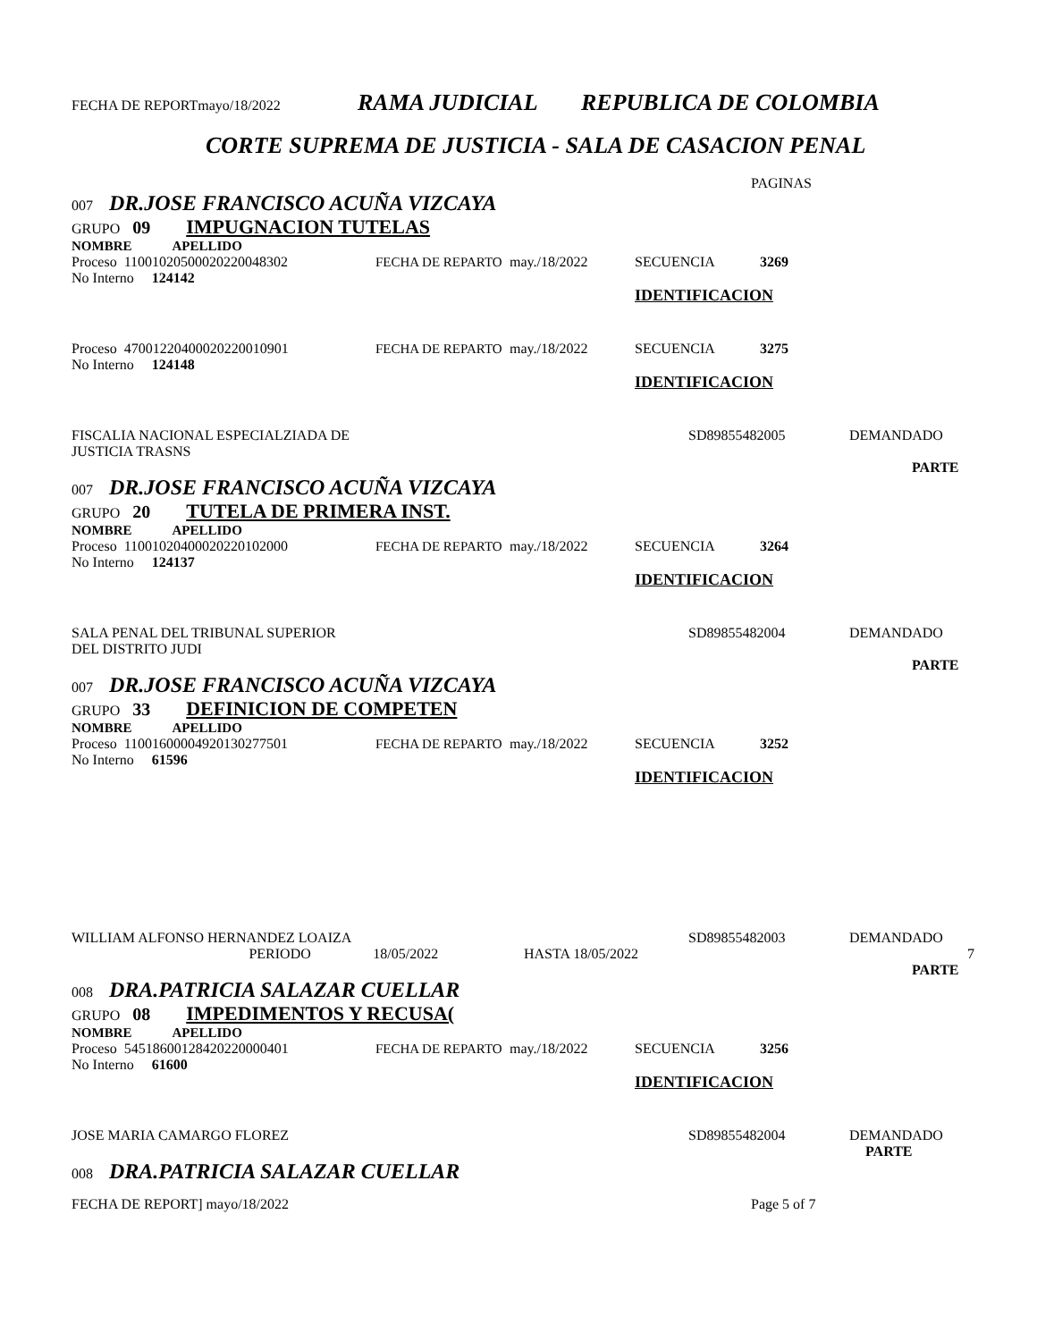FECHA DE REPORTmayo/18/2022 RAMA JUDICIAL REPUBLICA DE COLOMBIA
CORTE SUPREMA DE JUSTICIA - SALA DE CASACION PENAL
PAGINAS
007 DR.JOSE FRANCISCO ACUÑA VIZCAYA
GRUPO 09 IMPUGNACION TUTELAS
NOMBRE APELLIDO
Proceso 11001020500020220048302 FECHA DE REPARTO may./18/2022 SECUENCIA 3269
No Interno 124142
IDENTIFICACION
Proceso 47001220400020220010901 FECHA DE REPARTO may./18/2022 SECUENCIA 3275
No Interno 124148
IDENTIFICACION
FISCALIA NACIONAL ESPECIALZIADA DE
JUSTICIA TRASNS SD89855482005 DEMANDADO
PARTE
007 DR.JOSE FRANCISCO ACUÑA VIZCAYA
GRUPO 20 TUTELA DE PRIMERA INST.
NOMBRE APELLIDO
Proceso 11001020400020220102000 FECHA DE REPARTO may./18/2022 SECUENCIA 3264
No Interno 124137
IDENTIFICACION
SALA PENAL DEL TRIBUNAL SUPERIOR
DEL DISTRITO JUDI SD89855482004 DEMANDADO
PARTE
007 DR.JOSE FRANCISCO ACUÑA VIZCAYA
GRUPO 33 DEFINICION DE COMPETEN
NOMBRE APELLIDO
Proceso 11001600004920130277501 FECHA DE REPARTO may./18/2022 SECUENCIA 3252
No Interno 61596
IDENTIFICACION
WILLIAM ALFONSO HERNANDEZ LOAIZA SD89855482003 DEMANDADO
PERIODO 18/05/2022 HASTA 18/05/2022 7
PARTE
008 DRA.PATRICIA SALAZAR CUELLAR
GRUPO 08 IMPEDIMENTOS Y RECUSA(
NOMBRE APELLIDO
Proceso 54518600128420220000401 FECHA DE REPARTO may./18/2022 SECUENCIA 3256
No Interno 61600
IDENTIFICACION
JOSE MARIA CAMARGO FLOREZ SD89855482004 DEMANDADO
PARTE
008 DRA.PATRICIA SALAZAR CUELLAR
FECHA DE REPORT] mayo/18/2022 Page 5 of 7